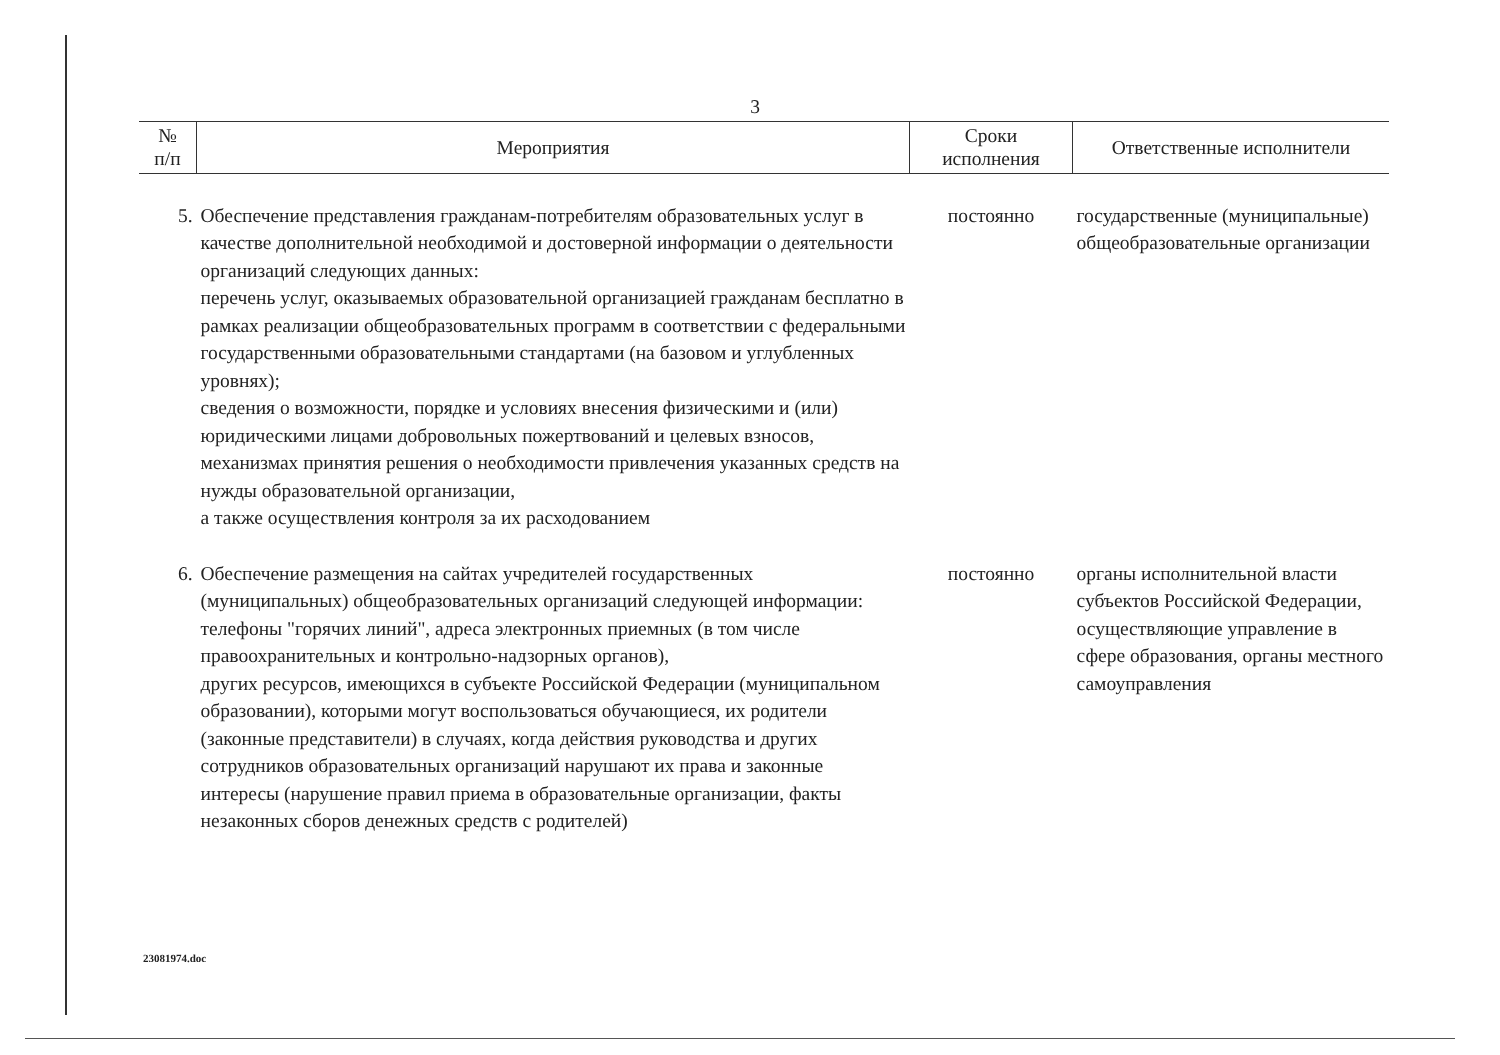3
| № п/п | Мероприятия | Сроки исполнения | Ответственные исполнители |
| --- | --- | --- | --- |
| 5. | Обеспечение представления гражданам-потребителям образовательных услуг в качестве дополнительной необходимой и достоверной информации о деятельности организаций следующих данных: перечень услуг, оказываемых образовательной организацией гражданам бесплатно в рамках реализации общеобразовательных программ в соответствии с федеральными государственными образовательными стандартами (на базовом и углубленных уровнях); сведения о возможности, порядке и условиях внесения физическими и (или) юридическими лицами добровольных пожертвований и целевых взносов, механизмах принятия решения о необходимости привлечения указанных средств на нужды образовательной организации, а также осуществления контроля за их расходованием | постоянно | государственные (муниципальные) общеобразовательные организации |
| 6. | Обеспечение размещения на сайтах учредителей государственных (муниципальных) общеобразовательных организаций следующей информации: телефоны "горячих линий", адреса электронных приемных (в том числе правоохранительных и контрольно-надзорных органов), других ресурсов, имеющихся в субъекте Российской Федерации (муниципальном образовании), которыми могут воспользоваться обучающиеся, их родители (законные представители) в случаях, когда действия руководства и других сотрудников образовательных организаций нарушают их права и законные интересы (нарушение правил приема в образовательные организации, факты незаконных сборов денежных средств с родителей) | постоянно | органы исполнительной власти субъектов Российской Федерации, осуществляющие управление в сфере образования, органы местного самоуправления |
23081974.doc